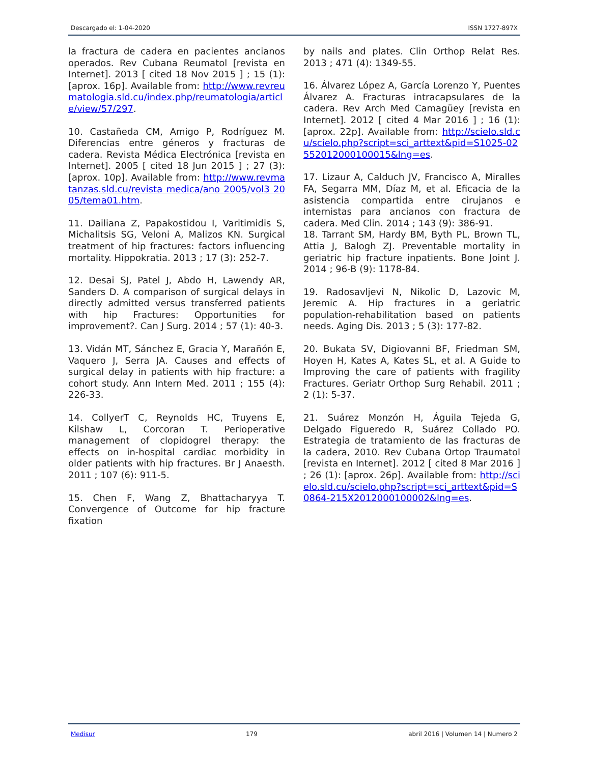Descargado el: 1-04-2020 ISSN 1727-897X
la fractura de cadera en pacientes ancianos operados. Rev Cubana Reumatol [revista en Internet]. 2013 [ cited 18 Nov 2015 ] ; 15 (1): [aprox. 16p]. Available from: http://www.revreumatologia.sld.cu/index.php/reumatologia/article/view/57/297.
10. Castañeda CM, Amigo P, Rodríguez M. Diferencias entre géneros y fracturas de cadera. Revista Médica Electrónica [revista en Internet]. 2005 [ cited 18 Jun 2015 ] ; 27 (3): [aprox. 10p]. Available from: http://www.revmatanzas.sld.cu/revista medica/ano 2005/vol3 2005/tema01.htm.
11. Dailiana Z, Papakostidou I, Varitimidis S, Michalitsis SG, Veloni A, Malizos KN. Surgical treatment of hip fractures: factors influencing mortality. Hippokratia. 2013 ; 17 (3): 252-7.
12. Desai SJ, Patel J, Abdo H, Lawendy AR, Sanders D. A comparison of surgical delays in directly admitted versus transferred patients with hip Fractures: Opportunities for improvement?. Can J Surg. 2014 ; 57 (1): 40-3.
13. Vidán MT, Sánchez E, Gracia Y, Marañón E, Vaquero J, Serra JA. Causes and effects of surgical delay in patients with hip fracture: a cohort study. Ann Intern Med. 2011 ; 155 (4): 226-33.
14. CollyerT C, Reynolds HC, Truyens E, Kilshaw L, Corcoran T. Perioperative management of clopidogrel therapy: the effects on in-hospital cardiac morbidity in older patients with hip fractures. Br J Anaesth. 2011 ; 107 (6): 911-5.
15. Chen F, Wang Z, Bhattacharyya T. Convergence of Outcome for hip fracture fixation
by nails and plates. Clin Orthop Relat Res. 2013 ; 471 (4): 1349-55.
16. Álvarez López A, García Lorenzo Y, Puentes Álvarez A. Fracturas intracapsulares de la cadera. Rev Arch Med Camagüey [revista en Internet]. 2012 [ cited 4 Mar 2016 ] ; 16 (1): [aprox. 22p]. Available from: http://scielo.sld.cu/scielo.php?script=sci_arttext&pid=S1025-02552012000100015&lng=es.
17. Lizaur A, Calduch JV, Francisco A, Miralles FA, Segarra MM, Díaz M, et al. Eficacia de la asistencia compartida entre cirujanos e internistas para ancianos con fractura de cadera. Med Clin. 2014 ; 143 (9): 386-91.
18. Tarrant SM, Hardy BM, Byth PL, Brown TL, Attia J, Balogh ZJ. Preventable mortality in geriatric hip fracture inpatients. Bone Joint J. 2014 ; 96-B (9): 1178-84.
19. Radosavljevi N, Nikolic D, Lazovic M, Jeremic A. Hip fractures in a geriatric population-rehabilitation based on patients needs. Aging Dis. 2013 ; 5 (3): 177-82.
20. Bukata SV, Digiovanni BF, Friedman SM, Hoyen H, Kates A, Kates SL, et al. A Guide to Improving the care of patients with fragility Fractures. Geriatr Orthop Surg Rehabil. 2011 ; 2 (1): 5-37.
21. Suárez Monzón H, Águila Tejeda G, Delgado Figueredo R, Suárez Collado PO. Estrategia de tratamiento de las fracturas de la cadera, 2010. Rev Cubana Ortop Traumatol [revista en Internet]. 2012 [ cited 8 Mar 2016 ] ; 26 (1): [aprox. 26p]. Available from: http://scielo.sld.cu/scielo.php?script=sci_arttext&pid=S0864-215X2012000100002&lng=es.
Medisur 179 abril 2016 | Volumen 14 | Numero 2